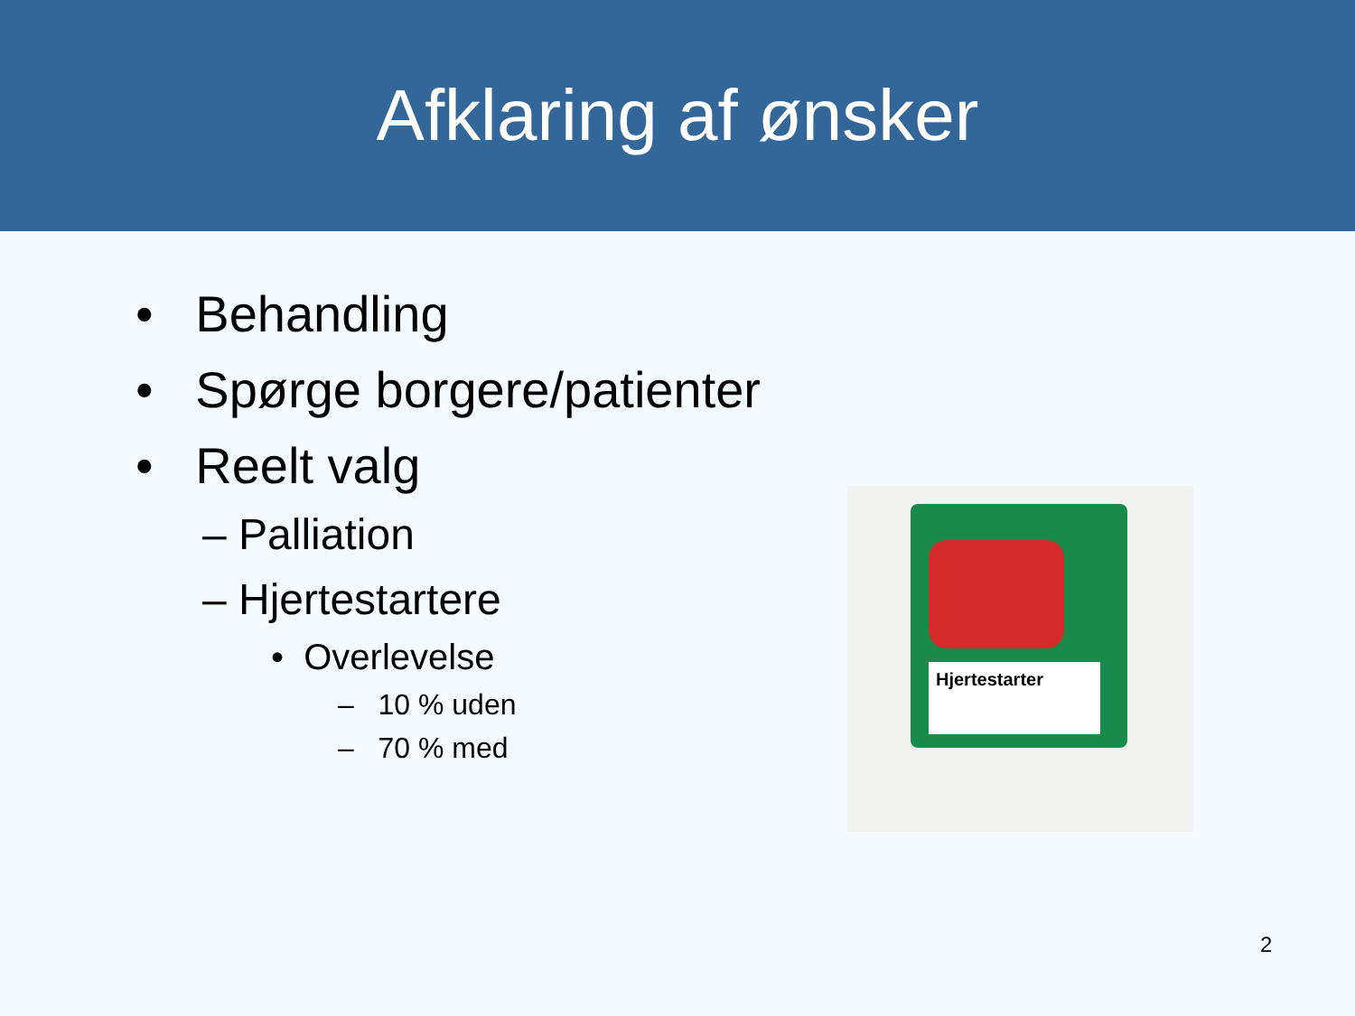Afklaring af ønsker
• Behandling
• Spørge borgere/patienter
• Reelt valg
– Palliation
– Hjertestartere
• Overlevelse
– 10 % uden
– 70 % med
Hjertestarter
2